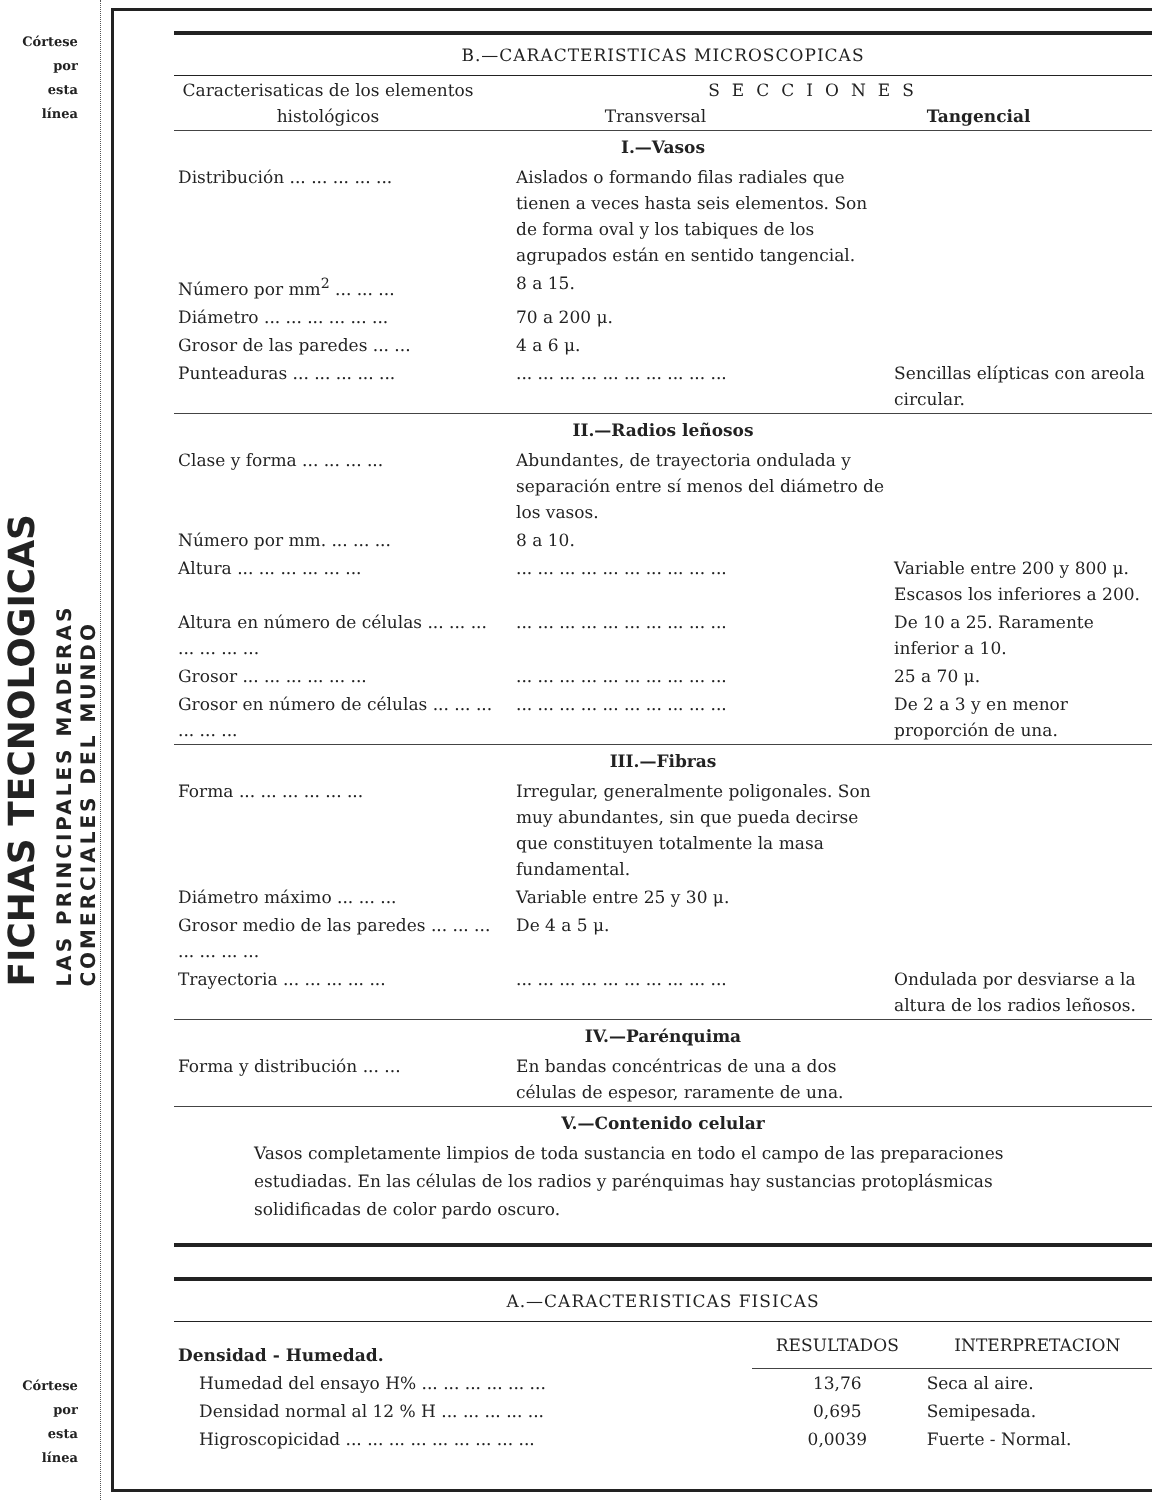Córtese
por
esta
línea
FICHAS TECNOLOGICAS
LAS PRINCIPALES MADERAS
COMERCIALES DEL MUNDO
Córtese
por
esta
línea
B.—CARACTERISTICAS MICROSCOPICAS
| Caracterisaticas de los elementos histológicos | SECCIONES Transversal Tangencial |
I.—Vasos
| Distribución ... ... ... ... ... | Aislados o formando filas radiales que tienen a veces hasta seis elementos. Son de forma oval y los tabiques de los agrupados están en sentido tangencial. | |
| Número por mm<sup>2</sup> ... ... ... | 8 a 15. | |
| Diámetro ... ... ... ... ... ... | 70 a 200 μ. | |
| Grosor de las paredes ... ... | 4 a 6 μ. | |
| Punteaduras ... ... ... ... ... | ... ... ... ... ... ... ... ... ... ... | Sencillas elípticas con areola circular. |
II.—Radios leñosos
| Clase y forma ... ... ... ... | Abundantes, de trayectoria ondulada y separación entre sí menos del diámetro de los vasos. | |
| Número por mm. ... ... ... | 8 a 10. | |
| Altura ... ... ... ... ... ... | ... ... ... ... ... ... ... ... ... ... | Variable entre 200 y 800 μ. Escasos los inferiores a 200. |
| Altura en número de células ... ... ... ... ... ... ... | ... ... ... ... ... ... ... ... ... ... | De 10 a 25. Raramente inferior a 10. |
| Grosor ... ... ... ... ... ... | ... ... ... ... ... ... ... ... ... ... | 25 a 70 μ. |
| Grosor en número de células ... ... ... ... ... ... | ... ... ... ... ... ... ... ... ... ... | De 2 a 3 y en menor proporción de una. |
III.—Fibras
| Forma ... ... ... ... ... ... | Irregular, generalmente poligonales. Son muy abundantes, sin que pueda decirse que constituyen totalmente la masa fundamental. | |
| Diámetro máximo ... ... ... | Variable entre 25 y 30 μ. | |
| Grosor medio de las paredes ... ... ... ... ... ... ... | De 4 a 5 μ. | |
| Trayectoria ... ... ... ... ... | ... ... ... ... ... ... ... ... ... ... | Ondulada por desviarse a la altura de los radios leñosos. |
IV.—Parénquima
| Forma y distribución ... ... | En bandas concéntricas de una a dos células de espesor, raramente de una. | |
V.—Contenido celular
Vasos completamente limpios de toda sustancia en todo el campo de las preparaciones estudiadas. En las células de los radios y parénquimas hay sustancias protoplásmicas solidificadas de color pardo oscuro.
A.—CARACTERISTICAS FISICAS
| Densidad - Humedad. | RESULTADOS | INTERPRETACION |
| Humedad del ensayo H% ... ... ... ... ... ... | 13,76 | Seca al aire. |
| Densidad normal al 12 % H ... ... ... ... ... | 0,695 | Semipesada. |
| Higroscopicidad ... ... ... ... ... ... ... ... ... | 0,0039 | Fuerte - Normal. |